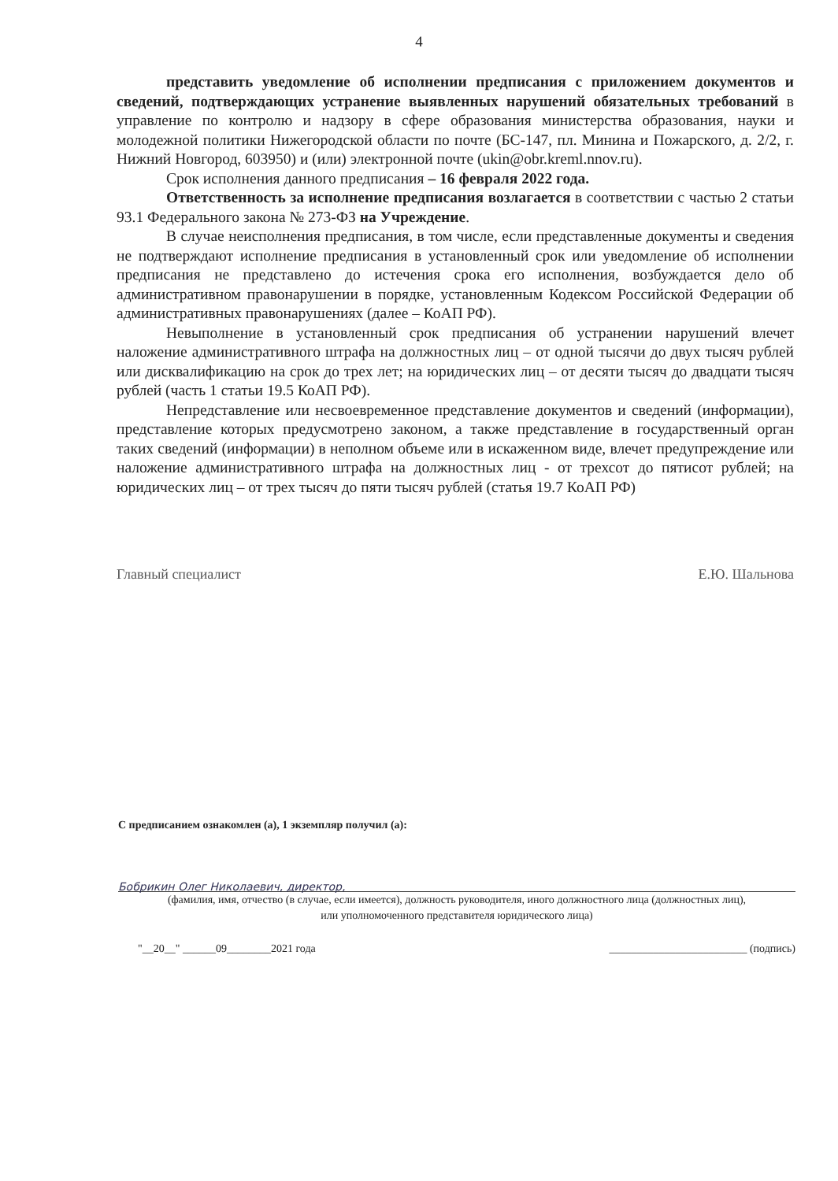4
представить уведомление об исполнении предписания с приложением документов и сведений, подтверждающих устранение выявленных нарушений обязательных требований в управление по контролю и надзору в сфере образования министерства образования, науки и молодежной политики Нижегородской области по почте (БС-147, пл. Минина и Пожарского, д. 2/2, г. Нижний Новгород, 603950) и (или) электронной почте (ukin@obr.kreml.nnov.ru).
Срок исполнения данного предписания – 16 февраля 2022 года.
Ответственность за исполнение предписания возлагается в соответствии с частью 2 статьи 93.1 Федерального закона № 273-ФЗ на Учреждение.
В случае неисполнения предписания, в том числе, если представленные документы и сведения не подтверждают исполнение предписания в установленный срок или уведомление об исполнении предписания не представлено до истечения срока его исполнения, возбуждается дело об административном правонарушении в порядке, установленным Кодексом Российской Федерации об административных правонарушениях (далее – КоАП РФ).
Невыполнение в установленный срок предписания об устранении нарушений влечет наложение административного штрафа на должностных лиц – от одной тысячи до двух тысяч рублей или дисквалификацию на срок до трех лет; на юридических лиц – от десяти тысяч до двадцати тысяч рублей (часть 1 статьи 19.5 КоАП РФ).
Непредставление или несвоевременное представление документов и сведений (информации), представление которых предусмотрено законом, а также представление в государственный орган таких сведений (информации) в неполном объеме или в искаженном виде, влечет предупреждение или наложение административного штрафа на должностных лиц - от трехсот до пятисот рублей; на юридических лиц – от трех тысяч до пяти тысяч рублей (статья 19.7 КоАП РФ)
Главный специалист Е.Ю. Шальнова
С предписанием ознакомлен (а), 1 экземпляр получил (а):
Бобрикин Олег Николаевич, директор,
(фамилия, имя, отчество (в случае, если имеется), должность руководителя, иного должностного лица (должностных лиц),
или уполномоченного представителя юридического лица)
"__20__" ______09________2021 года _________________________ (подпись)